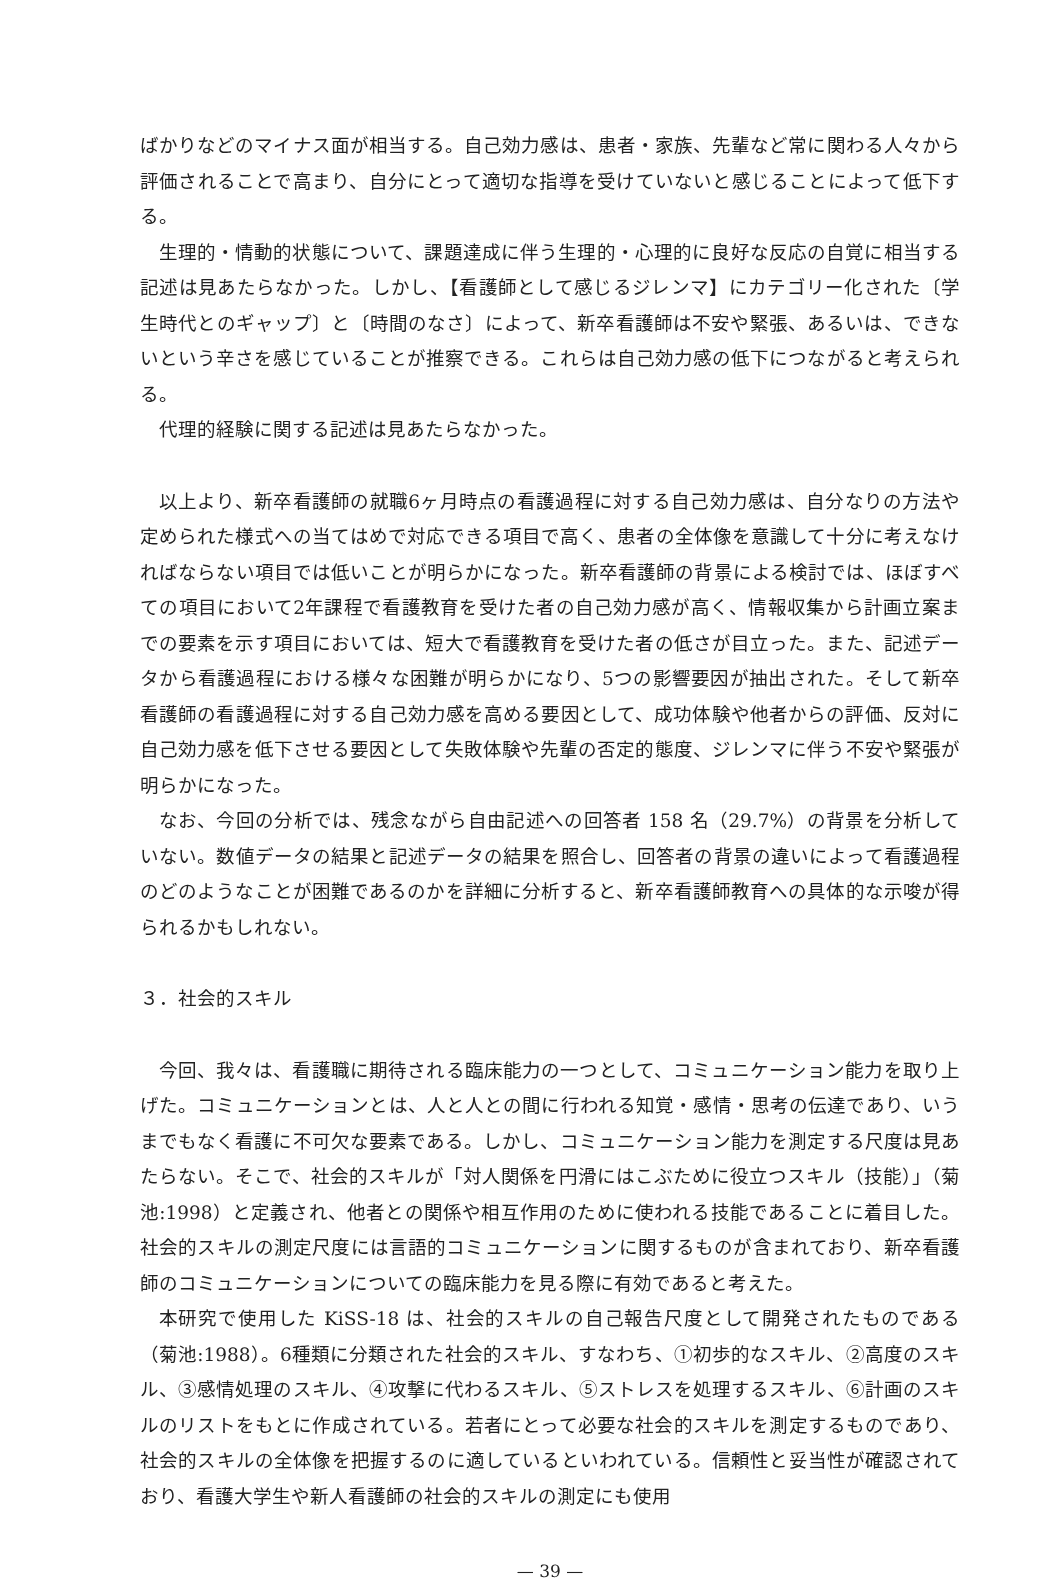ばかりなどのマイナス面が相当する。自己効力感は、患者・家族、先輩など常に関わる人々から評価されることで高まり、自分にとって適切な指導を受けていないと感じることによって低下する。
生理的・情動的状態について、課題達成に伴う生理的・心理的に良好な反応の自覚に相当する記述は見あたらなかった。しかし、【看護師として感じるジレンマ】にカテゴリー化された〔学生時代とのギャップ〕と〔時間のなさ〕によって、新卒看護師は不安や緊張、あるいは、できないという辛さを感じていることが推察できる。これらは自己効力感の低下につながると考えられる。
代理的経験に関する記述は見あたらなかった。
以上より、新卒看護師の就職6ヶ月時点の看護過程に対する自己効力感は、自分なりの方法や定められた様式への当てはめで対応できる項目で高く、患者の全体像を意識して十分に考えなければならない項目では低いことが明らかになった。新卒看護師の背景による検討では、ほぼすべての項目において2年課程で看護教育を受けた者の自己効力感が高く、情報収集から計画立案までの要素を示す項目においては、短大で看護教育を受けた者の低さが目立った。また、記述データから看護過程における様々な困難が明らかになり、5つの影響要因が抽出された。そして新卒看護師の看護過程に対する自己効力感を高める要因として、成功体験や他者からの評価、反対に自己効力感を低下させる要因として失敗体験や先輩の否定的態度、ジレンマに伴う不安や緊張が明らかになった。
なお、今回の分析では、残念ながら自由記述への回答者 158 名（29.7%）の背景を分析していない。数値データの結果と記述データの結果を照合し、回答者の背景の違いによって看護過程のどのようなことが困難であるのかを詳細に分析すると、新卒看護師教育への具体的な示唆が得られるかもしれない。
３．社会的スキル
今回、我々は、看護職に期待される臨床能力の一つとして、コミュニケーション能力を取り上げた。コミュニケーションとは、人と人との間に行われる知覚・感情・思考の伝達であり、いうまでもなく看護に不可欠な要素である。しかし、コミュニケーション能力を測定する尺度は見あたらない。そこで、社会的スキルが「対人関係を円滑にはこぶために役立つスキル（技能）」（菊池:1998）と定義され、他者との関係や相互作用のために使われる技能であることに着目した。社会的スキルの測定尺度には言語的コミュニケーションに関するものが含まれており、新卒看護師のコミュニケーションについての臨床能力を見る際に有効であると考えた。
本研究で使用した KiSS-18 は、社会的スキルの自己報告尺度として開発されたものである（菊池:1988）。6種類に分類された社会的スキル、すなわち、①初歩的なスキル、②高度のスキル、③感情処理のスキル、④攻撃に代わるスキル、⑤ストレスを処理するスキル、⑥計画のスキルのリストをもとに作成されている。若者にとって必要な社会的スキルを測定するものであり、社会的スキルの全体像を把握するのに適しているといわれている。信頼性と妥当性が確認されており、看護大学生や新人看護師の社会的スキルの測定にも使用
— 39 —